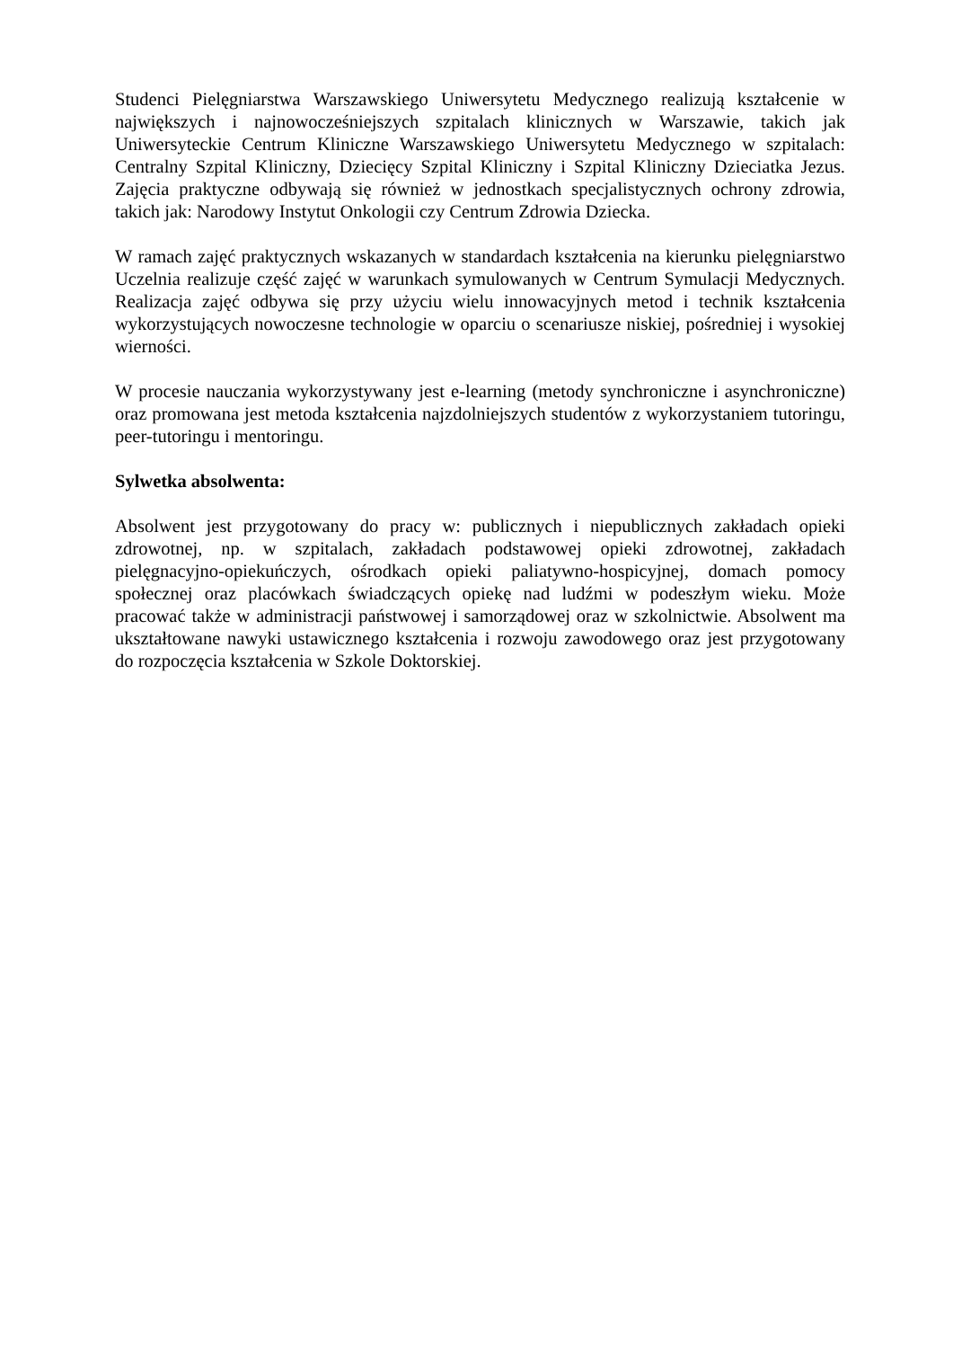Studenci Pielęgniarstwa Warszawskiego Uniwersytetu Medycznego realizują kształcenie w największych i najnowocześniejszych szpitalach klinicznych w Warszawie, takich jak Uniwersyteckie Centrum Kliniczne Warszawskiego Uniwersytetu Medycznego w szpitalach: Centralny Szpital Kliniczny, Dziecięcy Szpital Kliniczny i Szpital Kliniczny Dzieciatka Jezus. Zajęcia praktyczne odbywają się również w jednostkach specjalistycznych ochrony zdrowia, takich jak: Narodowy Instytut Onkologii czy Centrum Zdrowia Dziecka.
W ramach zajęć praktycznych wskazanych w standardach kształcenia na kierunku pielęgniarstwo Uczelnia realizuje część zajęć w warunkach symulowanych w Centrum Symulacji Medycznych. Realizacja zajęć odbywa się przy użyciu wielu innowacyjnych metod i technik kształcenia wykorzystujących nowoczesne technologie w oparciu o scenariusze niskiej, pośredniej i wysokiej wierności.
W procesie nauczania wykorzystywany jest e-learning (metody synchroniczne i asynchroniczne) oraz promowana jest metoda kształcenia najzdolniejszych studentów z wykorzystaniem tutoringu, peer-tutoringu i mentoringu.
Sylwetka absolwenta:
Absolwent jest przygotowany do pracy w: publicznych i niepublicznych zakładach opieki zdrowotnej, np. w szpitalach, zakładach podstawowej opieki zdrowotnej, zakładach pielęgnacyjno-opiekuńczych, ośrodkach opieki paliatywno-hospicyjnej, domach pomocy społecznej oraz placówkach świadczących opiekę nad ludźmi w podeszłym wieku. Może pracować także w administracji państwowej i samorządowej oraz w szkolnictwie. Absolwent ma ukształtowane nawyki ustawicznego kształcenia i rozwoju zawodowego oraz jest przygotowany do rozpoczęcia kształcenia w Szkole Doktorskiej.